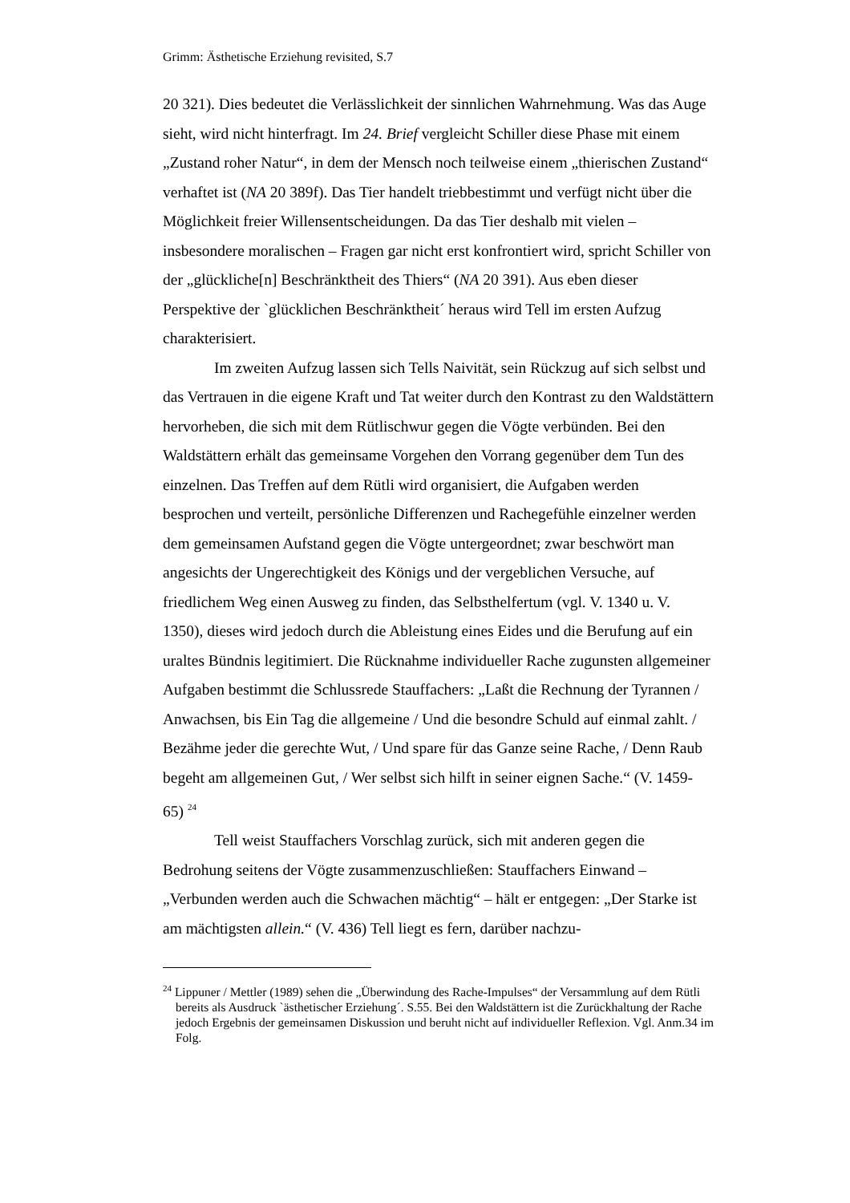Grimm: Ästhetische Erziehung revisited, S.7
20 321). Dies bedeutet die Verlässlichkeit der sinnlichen Wahrnehmung. Was das Auge sieht, wird nicht hinterfragt. Im 24. Brief vergleicht Schiller diese Phase mit einem „Zustand roher Natur“, in dem der Mensch noch teilweise einem „thierischen Zustand“ verhaftet ist (NA 20 389f). Das Tier handelt trieb­bestimmt und verfügt nicht über die Möglichkeit freier Willensentscheidungen. Da das Tier deshalb mit vielen – insbesondere moralischen – Fragen gar nicht erst konfrontiert wird, spricht Schiller von der „glückliche[n] Beschränktheit des Thiers“ (NA 20 391). Aus eben dieser Perspektive der `glücklichen Be­schränktheit´ heraus wird Tell im ersten Aufzug charakterisiert.
Im zweiten Aufzug lassen sich Tells Naivität, sein Rückzug auf sich selbst und das Vertrauen in die eigene Kraft und Tat weiter durch den Kontrast zu den Waldstättern hervorheben, die sich mit dem Rütlischwur gegen die Vögte verbünden. Bei den Waldstättern erhält das gemeinsame Vorgehen den Vorrang gegenüber dem Tun des einzelnen. Das Treffen auf dem Rütli wird organisiert, die Aufgaben werden besprochen und verteilt, persönliche Diffe­renzen und Rachegefühle einzelner werden dem gemeinsamen Aufstand gegen die Vögte untergeordnet; zwar beschwört man angesichts der Ungerechtigkeit des Königs und der vergeblichen Versuche, auf friedlichem Weg einen Aus­weg zu finden, das Selbsthelfertum (vgl. V. 1340 u. V. 1350), dieses wird je­doch durch die Ableistung eines Eides und die Berufung auf ein uraltes Bünd­nis legitimiert. Die Rücknahme individueller Rache zugunsten allgemeiner Aufgaben bestimmt die Schlussrede Stauffachers: „Laßt die Rechnung der Ty­rannen / Anwachsen, bis Ein Tag die allgemeine / Und die besondre Schuld auf einmal zahlt. / Bezähme jeder die gerechte Wut, / Und spare für das Ganze seine Rache, / Denn Raub begeht am allgemeinen Gut, / Wer selbst sich hilft in seiner eignen Sache.“ (V. 1459-65) <sup>24</sup>
Tell weist Stauffachers Vorschlag zurück, sich mit anderen gegen die Bedrohung seitens der Vögte zusammenzuschließen: Stauffachers Einwand – „Verbunden werden auch die Schwachen mächtig“ – hält er entgegen: „Der Starke ist am mächtigsten allein.“ (V. 436) Tell liegt es fern, darüber nachzu-
<sup>24</sup> Lippuner / Mettler (1989) sehen die „Überwindung des Rache-Impulses“ der Versammlung auf dem Rütli bereits als Ausdruck `ästhetischer Erziehung´. S.55. Bei den Waldstättern ist die Zurückhaltung der Rache jedoch Ergebnis der gemeinsamen Diskussion und beruht nicht auf individueller Reflexion. Vgl. Anm.34 im Folg.